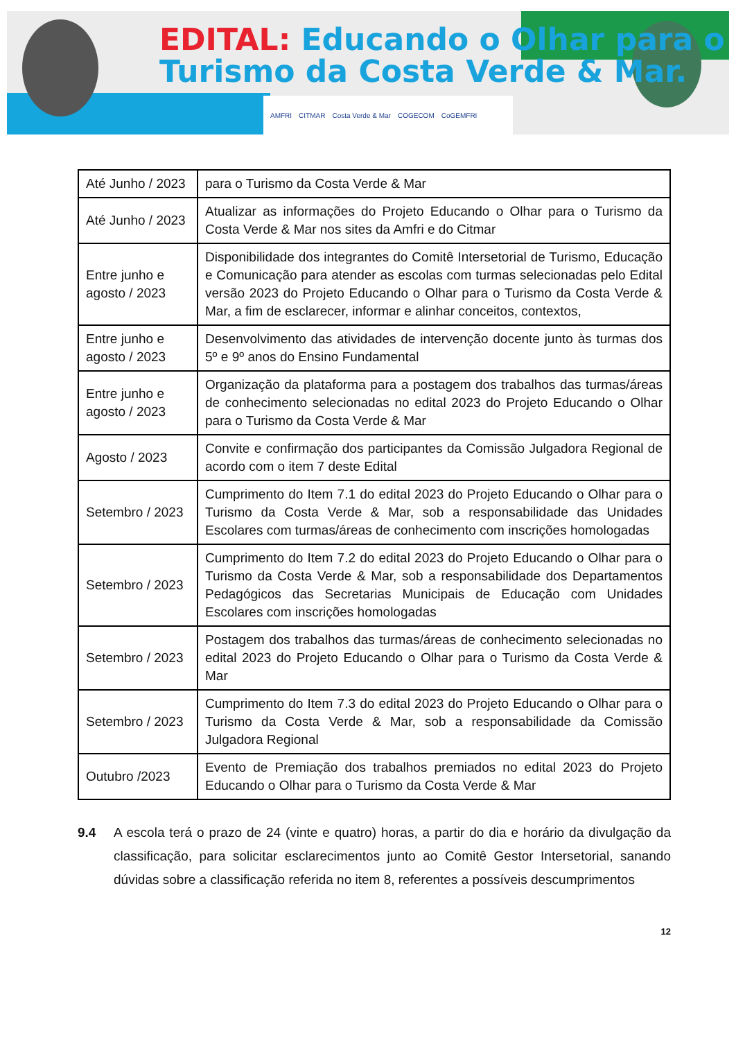EDITAL: Educando o Olhar para o
Turismo da Costa Verde & Mar.
AMFRI CITMAR Costa Verde & Mar COGECOM CoGEMFRI
| Até Junho / 2023 | para o Turismo da Costa Verde & Mar |
| Até Junho / 2023 | Atualizar as informações do Projeto Educando o Olhar para o Turismo da Costa Verde & Mar nos sites da Amfri e do Citmar |
| Entre junho e agosto / 2023 | Disponibilidade dos integrantes do Comitê Intersetorial de Turismo, Educação e Comunicação para atender as escolas com turmas selecionadas pelo Edital versão 2023 do Projeto Educando o Olhar para o Turismo da Costa Verde & Mar, a fim de esclarecer, informar e alinhar conceitos, contextos, |
| Entre junho e agosto / 2023 | Desenvolvimento das atividades de intervenção docente junto às turmas dos 5º e 9º anos do Ensino Fundamental |
| Entre junho e agosto / 2023 | Organização da plataforma para a postagem dos trabalhos das turmas/áreas de conhecimento selecionadas no edital 2023 do Projeto Educando o Olhar para o Turismo da Costa Verde & Mar |
| Agosto / 2023 | Convite e confirmação dos participantes da Comissão Julgadora Regional de acordo com o item 7 deste Edital |
| Setembro / 2023 | Cumprimento do Item 7.1 do edital 2023 do Projeto Educando o Olhar para o Turismo da Costa Verde & Mar, sob a responsabilidade das Unidades Escolares com turmas/áreas de conhecimento com inscrições homologadas |
| Setembro / 2023 | Cumprimento do Item 7.2 do edital 2023 do Projeto Educando o Olhar para o Turismo da Costa Verde & Mar, sob a responsabilidade dos Departamentos Pedagógicos das Secretarias Municipais de Educação com Unidades Escolares com inscrições homologadas |
| Setembro / 2023 | Postagem dos trabalhos das turmas/áreas de conhecimento selecionadas no edital 2023 do Projeto Educando o Olhar para o Turismo da Costa Verde & Mar |
| Setembro / 2023 | Cumprimento do Item 7.3 do edital 2023 do Projeto Educando o Olhar para o Turismo da Costa Verde & Mar, sob a responsabilidade da Comissão Julgadora Regional |
| Outubro /2023 | Evento de Premiação dos trabalhos premiados no edital 2023 do Projeto Educando o Olhar para o Turismo da Costa Verde & Mar |
9.4 A escola terá o prazo de 24 (vinte e quatro) horas, a partir do dia e horário da divulgação da classificação, para solicitar esclarecimentos junto ao Comitê Gestor Intersetorial, sanando dúvidas sobre a classificação referida no item 8, referentes a possíveis descumprimentos
12